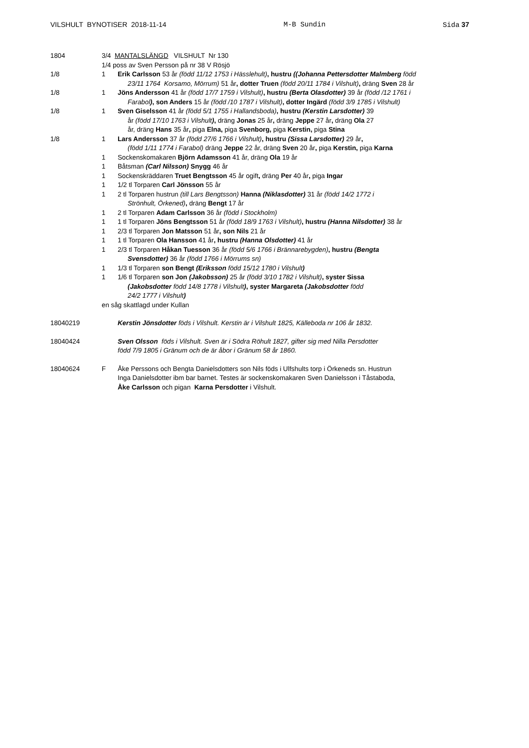VILSHULT BYNOTISER 2018-11-14 M-B Sundin Sida 37
1804 3/4 MANTALSLÄNGD VILSHULT Nr 130
1/4 poss av Sven Persson på nr 38 V Rösjö
1/8 1 Erik Carlsson 53 år (född 11/12 1753 i Hässlehult), hustru ((Johanna Pettersdotter Malmberg född
23/11 1764 Korsamo, Mörrum) 51 år, dotter Truen (född 20/11 1784 i Vilshult), dräng Sven 28 år
1/8 1 Jöns Andersson 41 år (född 17/7 1759 i Vilshult), hustru (Berta Olasdotter) 39 år (född /12 1761 i
Farabol), son Anders 15 år (född /10 1787 i Vilshult), dotter Ingärd (född 3/9 1785 i Vilshult)
1/8 1 Sven Giselsson 41 år (född 5/1 1755 i Hallandsboda), hustru (Kerstin Larsdotter) 39
år (född 17/10 1763 i Vilshult), dräng Jonas 25 år, dräng Jeppe 27 år, dräng Ola 27
år, dräng Hans 35 år, piga Elna, piga Svenborg, piga Kerstin, piga Stina
1/8 1 Lars Andersson 37 år (född 27/6 1766 i Vilshult), hustru (Sissa Larsdotter) 29 år,
(född 1/11 1774 i Farabol) dräng Jeppe 22 år, dräng Sven 20 år, piga Kerstin, piga Karna
1 Sockenskomakaren Björn Adamsson 41 år, dräng Ola 19 år
1 Båtsman (Carl Nilsson) Snygg 46 år
1 Sockenskräddaren Truet Bengtsson 45 år ogift, dräng Per 40 år, piga Ingar
1 1/2 tl Torparen Carl Jönsson 55 år
1 2 tl Torparen hustrun (till Lars Bengtsson) Hanna (Niklasdotter) 31 år (född 14/2 1772 i
Strönhult, Örkened), dräng Bengt 17 år
1 2 tl Torparen Adam Carlsson 36 år (född i Stockholm)
1 1 tl Torparen Jöns Bengtsson 51 år (född 18/9 1763 i Vilshult), hustru (Hanna Nilsdotter) 38 år
1 2/3 tl Torparen Jon Matsson 51 år, son Nils 21 år
1 1 tl Torparen Ola Hansson 41 år, hustru (Hanna Olsdotter) 41 år
1 2/3 tl Torparen Håkan Tuesson 36 år (född 5/6 1766 i Brännarebygden), hustru (Bengta
Svensdotter) 36 år (född 1766 i Mörrums sn)
1 1/3 tl Torparen son Bengt (Eriksson född 15/12 1780 i Vilshult)
1 1/6 tl Torparen son Jon (Jakobsson) 25 år (född 3/10 1782 i Vilshult), syster Sissa
(Jakobsdotter född 14/8 1778 i Vilshult), syster Margareta (Jakobsdotter född
24/2 1777 i Vilshult)
en såg skattlagd under Kullan
18040219 Kerstin Jönsdotter föds i Vilshult. Kerstin är i Vilshult 1825, Källeboda nr 106 år 1832.
18040424 Sven Olsson föds i Vilshult. Sven är i Södra Röhult 1827, gifter sig med Nilla Persdotter
född 7/9 1805 i Gränum och de är åbor i Gränum 58 år 1860.
18040624 F Åke Perssons och Bengta Danielsdotters son Nils föds i Ulfshults torp i Örkeneds sn. Hustrun
Inga Danielsdotter ibm bar barnet. Testes är sockenskomakaren Sven Danielsson i Tåstaboda,
Åke Carlsson och pigan Karna Persdotter i Vilshult.